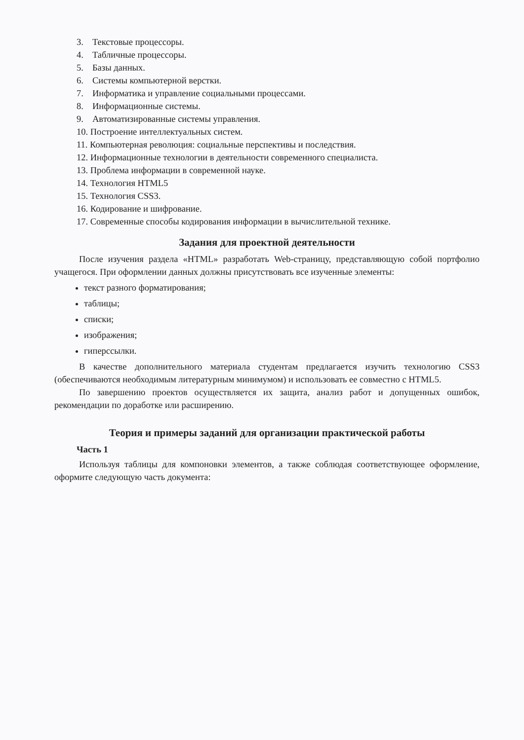3. Текстовые процессоры.
4. Табличные процессоры.
5. Базы данных.
6. Системы компьютерной верстки.
7. Информатика и управление социальными процессами.
8. Информационные системы.
9. Автоматизированные системы управления.
10. Построение интеллектуальных систем.
11. Компьютерная революция: социальные перспективы и последствия.
12. Информационные технологии в деятельности современного специалиста.
13. Проблема информации в современной науке.
14. Технология HTML5
15. Технология CSS3.
16. Кодирование и шифрование.
17. Современные способы кодирования информации в вычислительной технике.
Задания для проектной деятельности
После изучения раздела «HTML» разработать Web-страницу, представляющую собой портфолио учащегося. При оформлении данных должны присутствовать все изученные элементы:
текст разного форматирования;
таблицы;
списки;
изображения;
гиперссылки.
В качестве дополнительного материала студентам предлагается изучить технологию CSS3 (обеспечиваются необходимым литературным минимумом) и использовать ее совместно с HTML5.
По завершению проектов осуществляется их защита, анализ работ и допущенных ошибок, рекомендации по доработке или расширению.
Теория и примеры заданий для организации практической работы
Часть 1
Используя таблицы для компоновки элементов, а также соблюдая соответствующее оформление, оформите следующую часть документа: